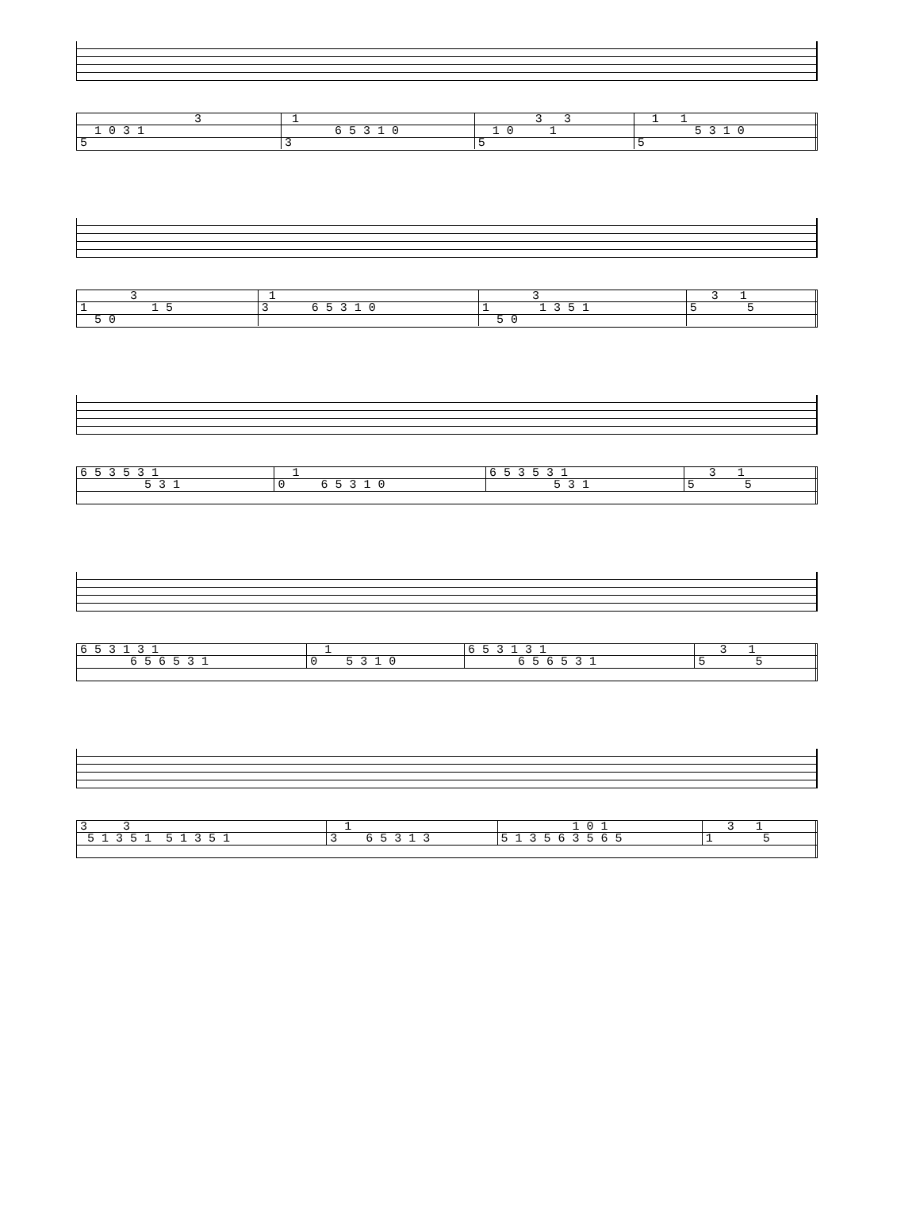| 3 1 0 3 1 5 | 1 6 5 3 1 0 3 | 3 3 1 0 1 5 | 1 1 5 3 1 0 5 |
| 3 1 1 5 5 0 | 1 3 6 5 3 1 0 | 3 1 1 3 5 1 5 0 | 3 1 5 5 |
| 6 5 3 5 3 1 5 3 1 | 1 0 6 5 3 1 0 | 6 5 3 5 3 1 5 3 1 | 3 1 5 5 |
| 6 5 3 1 3 1 6 5 6 5 3 1 | 1 0 5 3 1 0 | 6 5 3 1 3 1 6 5 6 5 3 1 | 3 1 5 5 |
| 3 3 5 1 3 5 1 5 1 3 5 1 | 1 3 6 5 3 1 3 | 1 0 1 5 1 3 5 6 3 5 6 5 | 3 1 1 5 |